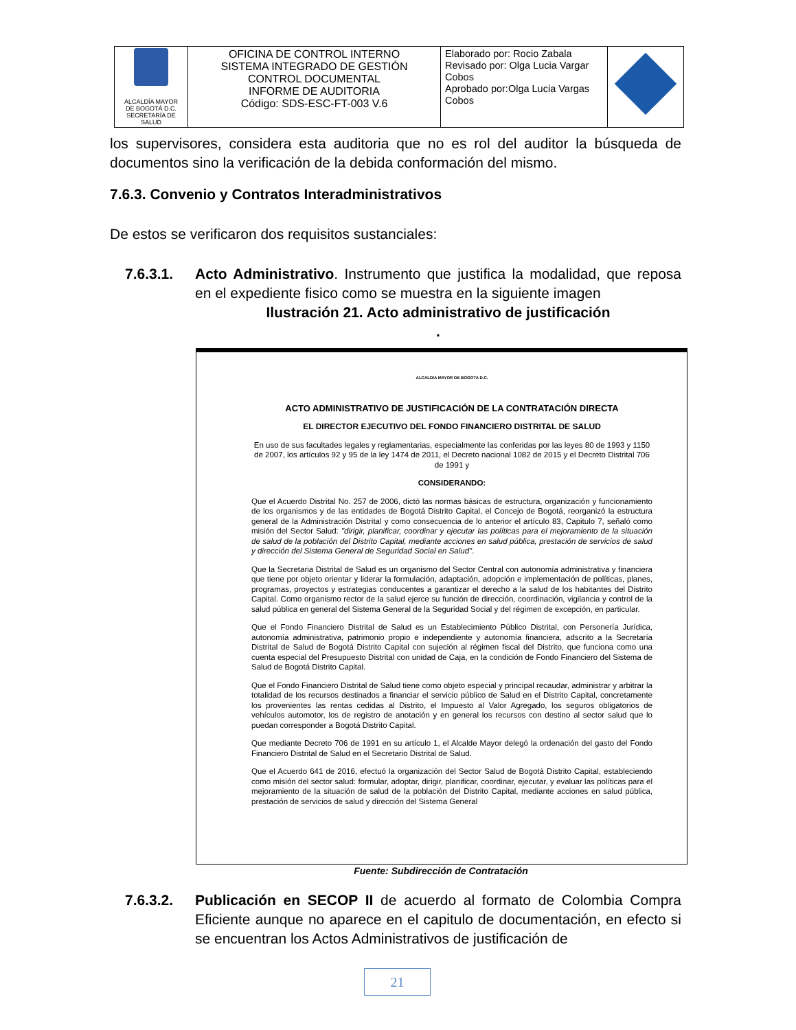| ALCALDÍA MAYOR DE BOGOTÁ D.C. SECRETARÍA DE SALUD | OFICINA DE CONTROL INTERNO SISTEMA INTEGRADO DE GESTIÓN CONTROL DOCUMENTAL INFORME DE AUDITORIA Código: SDS-ESC-FT-003 V.6 | Elaborado por: Rocio Zabala Revisado por: Olga Lucia Vargar Cobos Aprobado por:Olga Lucia Vargas Cobos | |
los supervisores, considera esta auditoria que no es rol del auditor la búsqueda de documentos sino la verificación de la debida conformación del mismo.
7.6.3. Convenio y Contratos Interadministrativos
De estos se verificaron dos requisitos sustanciales:
7.6.3.1. Acto Administrativo. Instrumento que justifica la modalidad, que reposa en el expediente fisico como se muestra en la siguiente imagen
Ilustración 21. Acto administrativo de justificación
.
ALCALDIA MAYOR DE BOGOTA D.C.
ACTO ADMINISTRATIVO DE JUSTIFICACIÓN DE LA CONTRATACIÓN DIRECTA
EL DIRECTOR EJECUTIVO DEL FONDO FINANCIERO DISTRITAL DE SALUD
En uso de sus facultades legales y reglamentarias, especialmente las conferidas por las leyes 80 de 1993 y 1150 de 2007, los artículos 92 y 95 de la ley 1474 de 2011, el Decreto nacional 1082 de 2015 y el Decreto Distrital 706 de 1991 y
CONSIDERANDO:
Que el Acuerdo Distrital No. 257 de 2006, dictó las normas básicas de estructura, organización y funcionamiento de los organismos y de las entidades de Bogotá Distrito Capital, el Concejo de Bogotá, reorganizó la estructura general de la Administración Distrital y como consecuencia de lo anterior el artículo 83, Capitulo 7, señaló como misión del Sector Salud: "dirigir, planificar, coordinar y ejecutar las políticas para el mejoramiento de la situación de salud de la población del Distrito Capital, mediante acciones en salud pública, prestación de servicios de salud y dirección del Sistema General de Seguridad Social en Salud".
Que la Secretaria Distrital de Salud es un organismo del Sector Central con autonomía administrativa y financiera que tiene por objeto orientar y liderar la formulación, adaptación, adopción e implementación de políticas, planes, programas, proyectos y estrategias conducentes a garantizar el derecho a la salud de los habitantes del Distrito Capital. Como organismo rector de la salud ejerce su función de dirección, coordinación, vigilancia y control de la salud pública en general del Sistema General de la Seguridad Social y del régimen de excepción, en particular.
Que el Fondo Financiero Distrital de Salud es un Establecimiento Público Distrital, con Personería Jurídica, autonomía administrativa, patrimonio propio e independiente y autonomía financiera, adscrito a la Secretaría Distrital de Salud de Bogotá Distrito Capital con sujeción al régimen fiscal del Distrito, que funciona como una cuenta especial del Presupuesto Distrital con unidad de Caja, en la condición de Fondo Financiero del Sistema de Salud de Bogotá Distrito Capital.
Que el Fondo Financiero Distrital de Salud tiene como objeto especial y principal recaudar, administrar y arbitrar la totalidad de los recursos destinados a financiar el servicio público de Salud en el Distrito Capital, concretamente los provenientes las rentas cedidas al Distrito, el Impuesto al Valor Agregado, los seguros obligatorios de vehículos automotor, los de registro de anotación y en general los recursos con destino al sector salud que lo puedan corresponder a Bogotá Distrito Capital.
Que mediante Decreto 706 de 1991 en su artículo 1, el Alcalde Mayor delegó la ordenación del gasto del Fondo Financiero Distrital de Salud en el Secretario Distrital de Salud.
Que el Acuerdo 641 de 2016, efectuó la organización del Sector Salud de Bogotá Distrito Capital, estableciendo como misión del sector salud: formular, adoptar, dirigir, planificar, coordinar, ejecutar, y evaluar las políticas para el mejoramiento de la situación de salud de la población del Distrito Capital, mediante acciones en salud pública, prestación de servicios de salud y dirección del Sistema General
Fuente: Subdirección de Contratación
7.6.3.2. Publicación en SECOP II de acuerdo al formato de Colombia Compra Eficiente aunque no aparece en el capitulo de documentación, en efecto si se encuentran los Actos Administrativos de justificación de
21